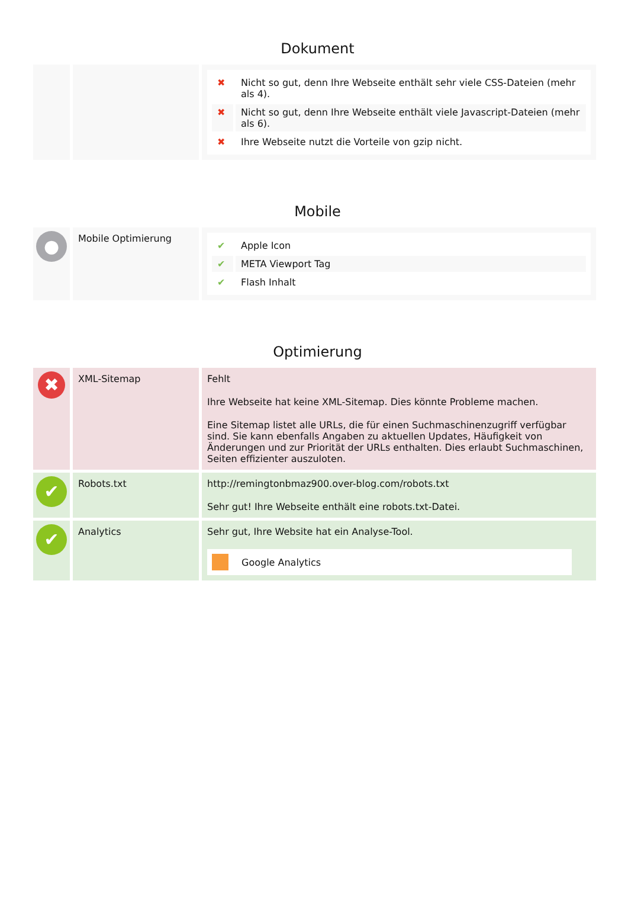Dokument
| | | / ✖ / Nicht so gut, denn Ihre Webseite enthält sehr viele CSS-Dateien (mehr als 4). / / ✖ / Nicht so gut, denn Ihre Webseite enthält viele Javascript-Dateien (mehr als 6). / / ✖ / Ihre Webseite nutzt die Vorteile von gzip nicht. / |
Mobile
| ● | Mobile Optimierung | / ✔ / Apple Icon / / ✔ / META Viewport Tag / / ✔ / Flash Inhalt / |
Optimierung
| ✖ | XML-Sitemap | Fehlt Ihre Webseite hat keine XML-Sitemap. Dies könnte Probleme machen. Eine Sitemap listet alle URLs, die für einen Suchmaschinenzugriff verfügbar sind. Sie kann ebenfalls Angaben zu aktuellen Updates, Häufigkeit von Änderungen und zur Priorität der URLs enthalten. Dies erlaubt Suchmaschinen, Seiten effizienter auszuloten. |
| ✔ | Robots.txt | http://remingtonbmaz900.over-blog.com/robots.txt Sehr gut! Ihre Webseite enthält eine robots.txt-Datei. |
| ✔ | Analytics | Sehr gut, Ihre Website hat ein Analyse-Tool. Google Analytics |